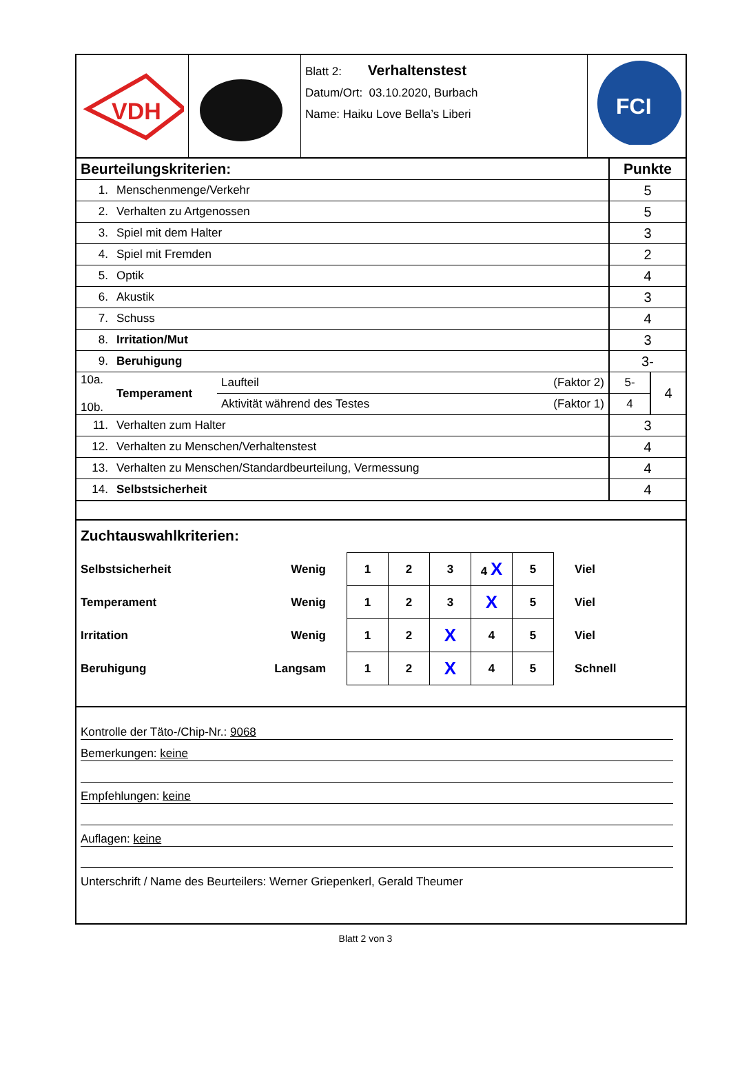| VDH | | Blatt 2: Verhaltenstest Datum/Ort: 03.10.2020, Burbach Name: Haiku Love Bella’s Liberi | FCI |
| Beurteilungskriterien: | | Punkte |
| 1. | Menschenmenge/Verkehr | 5 |
| 2. | Verhalten zu Artgenossen | 5 |
| 3. | Spiel mit dem Halter | 3 |
| 4. | Spiel mit Fremden | 2 |
| 5. | Optik | 4 |
| 6. | Akustik | 3 |
| 7. | Schuss | 4 |
| 8. | Irritation/Mut | 3 |
| 9. | Beruhigung | 3- |
| / 10a. 10b. / Temperament / / Laufteil / (Faktor 2) / / Aktivität während des Testes / (Faktor 1) / / | | / 5- / 4 / / 4 / / |
| 11. | Verhalten zum Halter | 3 |
| 12. | Verhalten zu Menschen/Verhaltenstest | 4 |
| 13. | Verhalten zu Menschen/Standardbeurteilung, Vermessung | 4 |
| 14. | Selbstsicherheit | 4 |
Zuchtauswahlkriterien:
| Selbstsicherheit | Wenig | 1 | 2 | 3 | 4 X | 5 | Viel |
| Temperament | Wenig | 1 | 2 | 3 | X | 5 | Viel |
| Irritation | Wenig | 1 | 2 | X | 4 | 5 | Viel |
| Beruhigung | Langsam | 1 | 2 | X | 4 | 5 | Schnell |
Kontrolle der Täto-/Chip-Nr.: 9068
Bemerkungen: keine
Empfehlungen: keine
Auflagen: keine
Unterschrift / Name des Beurteilers: Werner Griepenkerl, Gerald Theumer
Blatt 2 von 3